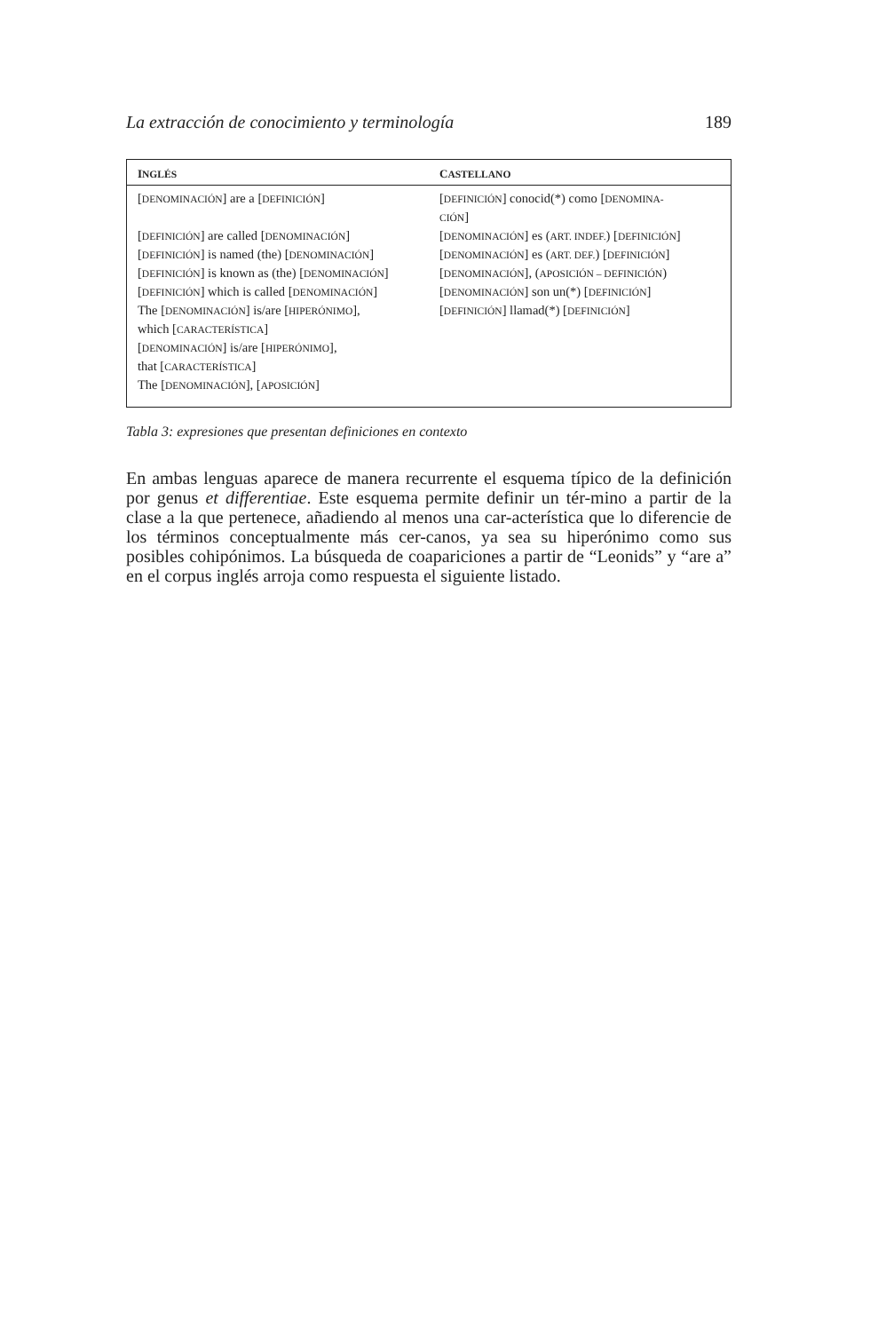La extracción de conocimiento y terminología 189
| I NGLÉS | C ASTELLANO |
| --- | --- |
| [ DENOMINACIÓN ] are a [ DEFINICIÓN ] | [ DEFINICIÓN ] conocid(*) como [ DENOMINA- CIÓN ] |
| [ DEFINICIÓN ] are called [ DENOMINACIÓN ] | [ DENOMINACIÓN ] es ( ART. INDEF. ) [ DEFINICIÓN ] |
| [ DEFINICIÓN ] is named (the) [ DENOMINACIÓN ] | [ DENOMINACIÓN ] es ( ART. DEF. ) [ DEFINICIÓN ] |
| [ DEFINICIÓN ] is known as (the) [ DENOMINACIÓN ] | [ DENOMINACIÓN ], ( APOSICIÓN – DEFINICIÓN ) |
| [ DEFINICIÓN ] which is called [ DENOMINACIÓN ] | [ DENOMINACIÓN ] son un(*) [ DEFINICIÓN ] |
| The [ DENOMINACIÓN ] is/are [ HIPERÓNIMO ], which [ CARACTERÍSTICA ] | [ DEFINICIÓN ] llamad(*) [ DEFINICIÓN ] |
| [ DENOMINACIÓN ] is/are [ HIPERÓNIMO ], that [ CARACTERÍSTICA ] | |
| The [ DENOMINACIÓN ], [ APOSICIÓN ] | |
Tabla 3: expresiones que presentan definiciones en contexto
En ambas lenguas aparece de manera recurrente el esquema típico de la definición por genus et differentiae. Este esquema permite definir un tér-mino a partir de la clase a la que pertenece, añadiendo al menos una car-acterística que lo diferencie de los términos conceptualmente más cer-canos, ya sea su hiperónimo como sus posibles cohipónimos. La búsqueda de coapariciones a partir de “Leonids” y “are a” en el corpus inglés arroja como respuesta el siguiente listado.